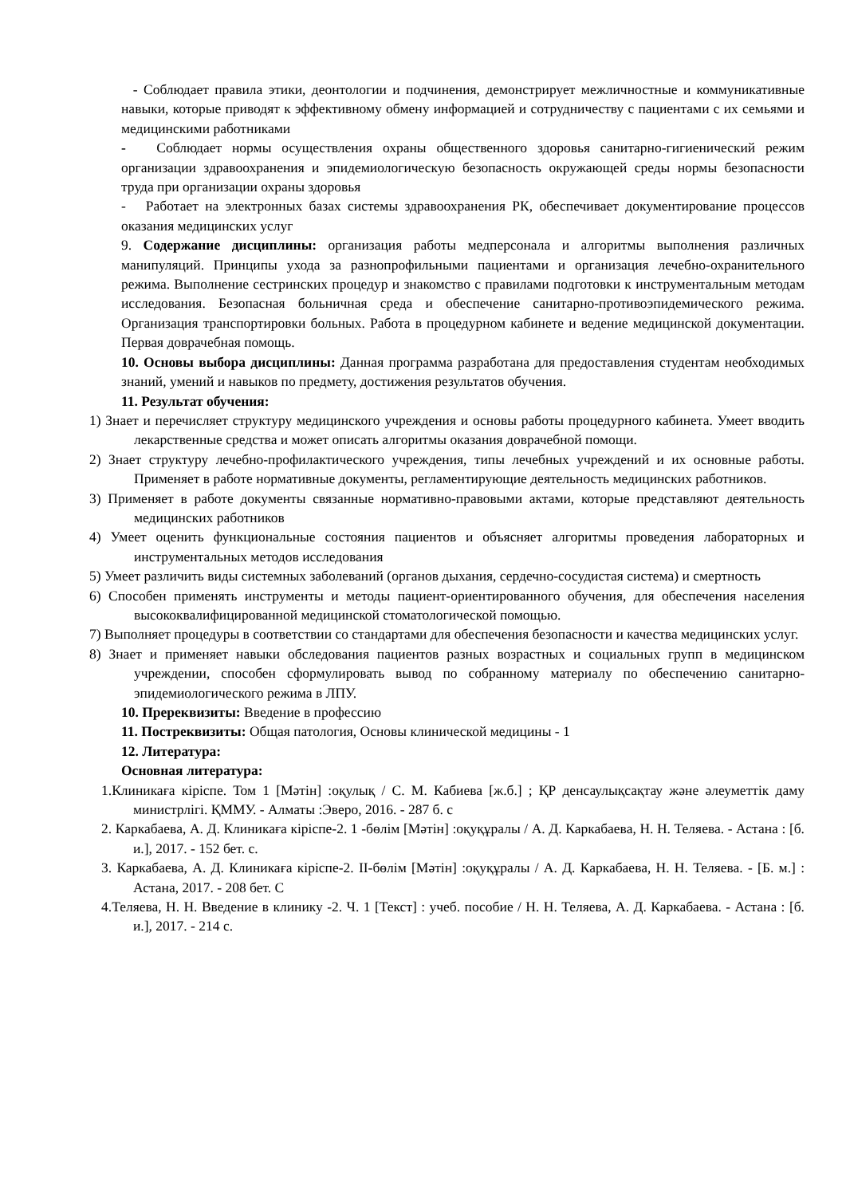- Соблюдает правила этики, деонтологии и подчинения, демонстрирует межличностные и коммуникативные навыки, которые приводят к эффективному обмену информацией и сотрудничеству с пациентами с их семьями и медицинскими работниками
- Соблюдает нормы осуществления охраны общественного здоровья санитарно-гигиенический режим организации здравоохранения и эпидемиологическую безопасность окружающей среды нормы безопасности труда при организации охраны здоровья
- Работает на электронных базах системы здравоохранения РК, обеспечивает документирование процессов оказания медицинских услуг
9. Содержание дисциплины: организация работы медперсонала и алгоритмы выполнения различных манипуляций. Принципы ухода за разнопрофильными пациентами и организация лечебно-охранительного режима. Выполнение сестринских процедур и знакомство с правилами подготовки к инструментальным методам исследования. Безопасная больничная среда и обеспечение санитарно-противоэпидемического режима. Организация транспортировки больных. Работа в процедурном кабинете и ведение медицинской документации. Первая доврачебная помощь.
10. Основы выбора дисциплины: Данная программа разработана для предоставления студентам необходимых знаний, умений и навыков по предмету, достижения результатов обучения.
11. Результат обучения:
1) Знает и перечисляет структуру медицинского учреждения и основы работы процедурного кабинета. Умеет вводить лекарственные средства и может описать алгоритмы оказания доврачебной помощи.
2) Знает структуру лечебно-профилактического учреждения, типы лечебных учреждений и их основные работы. Применяет в работе нормативные документы, регламентирующие деятельность медицинских работников.
3) Применяет в работе документы связанные нормативно-правовыми актами, которые представляют деятельность медицинских работников
4) Умеет оценить функциональные состояния пациентов и объясняет алгоритмы проведения лабораторных и инструментальных методов исследования
5) Умеет различить виды системных заболеваний (органов дыхания, сердечно-сосудистая система) и смертность
6) Способен применять инструменты и методы пациент-ориентированного обучения, для обеспечения населения высококвалифицированной медицинской стоматологической помощью.
7) Выполняет процедуры в соответствии со стандартами для обеспечения безопасности и качества медицинских услуг.
8) Знает и применяет навыки обследования пациентов разных возрастных и социальных групп в медицинском учреждении, способен сформулировать вывод по собранному материалу по обеспечению санитарно-эпидемиологического режима в ЛПУ.
10. Пререквизиты: Введение в профессию
11. Постреквизиты: Общая патология, Основы клинической медицины - 1
12. Литература:
Основная литература:
1.Клиникаға кіріспе. Том 1 [Мәтін] :оқулық / С. М. Кабиева [ж.б.] ; ҚР денсаулықсақтау және әлеуметтік даму министрлігі. ҚММУ. - Алматы :Эверо, 2016. - 287 б. с
2. Каркабаева, А. Д. Клиникаға кіріспе-2. 1 -бөлім [Мәтін] :оқуқұралы / А. Д. Каркабаева, Н. Н. Теляева. - Астана : [б. и.], 2017. - 152 бет. с.
3. Каркабаева, А. Д. Клиникаға кіріспе-2. II-бөлім [Мәтін] :оқуқұралы / А. Д. Каркабаева, Н. Н. Теляева. - [Б. м.] : Астана, 2017. - 208 бет. С
4.Теляева, Н. Н. Введение в клинику -2. Ч. 1 [Текст] : учеб. пособие / Н. Н. Теляева, А. Д. Каркабаева. - Астана : [б. и.], 2017. - 214 с.